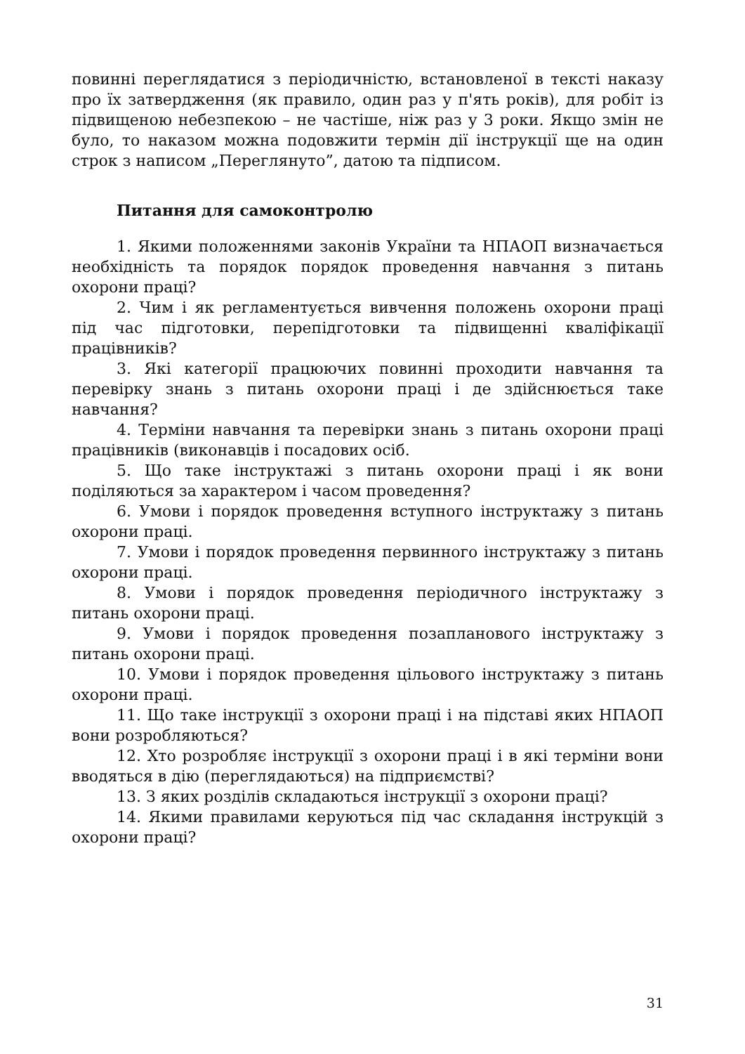повинні переглядатися з періодичністю, встановленої в тексті наказу про їх затвердження (як правило, один раз у п'ять років), для робіт із підвищеною небезпекою – не частіше, ніж раз у 3 роки. Якщо змін не було, то наказом можна подовжити термін дії інструкції ще на один строк з написом „Переглянуто”, датою та підписом.
Питання для самоконтролю
1. Якими положеннями законів України та НПАОП визначається необхідність та порядок порядок проведення навчання з питань охорони праці?
2. Чим і як регламентується вивчення положень охорони праці під час підготовки, перепідготовки та підвищенні кваліфікації працівників?
3. Які категорії працюючих повинні проходити навчання та перевірку знань з питань охорони праці і де здійснюється таке навчання?
4. Терміни навчання та перевірки знань з питань охорони праці працівників (виконавців і посадових осіб.
5. Що таке інструктажі з питань охорони праці і як вони поділяються за характером і часом проведення?
6. Умови і порядок проведення вступного інструктажу з питань охорони праці.
7. Умови і порядок проведення первинного інструктажу з питань охорони праці.
8. Умови і порядок проведення періодичного інструктажу з питань охорони праці.
9. Умови і порядок проведення позапланового інструктажу з питань охорони праці.
10. Умови і порядок проведення цільового інструктажу з питань охорони праці.
11. Що таке інструкції з охорони праці і на підставі яких НПАОП вони розробляються?
12. Хто розробляє інструкції з охорони праці і в які терміни вони вводяться в дію (переглядаються) на підприємстві?
13. З яких розділів складаються інструкції з охорони праці?
14. Якими правилами керуються під час складання інструкцій з охорони праці?
31